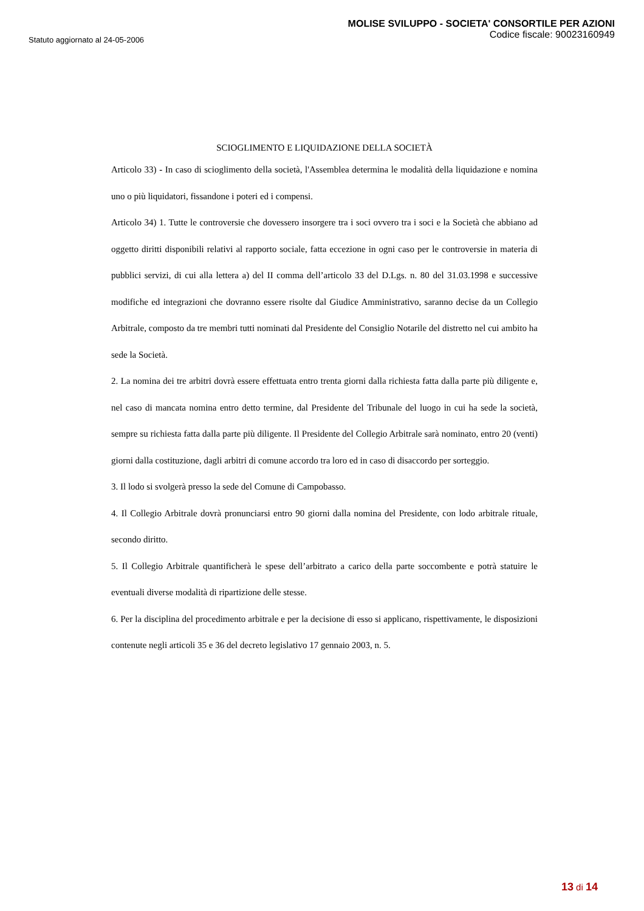Statuto aggiornato al 24-05-2006
MOLISE SVILUPPO - SOCIETA' CONSORTILE PER AZIONI
Codice fiscale: 90023160949
SCIOGLIMENTO E LIQUIDAZIONE DELLA SOCIETÀ
Articolo 33) - In caso di scioglimento della società, l'Assemblea determina le modalità della liquidazione e nomina uno o più liquidatori, fissandone i poteri ed i compensi.
Articolo 34) 1. Tutte le controversie che dovessero insorgere tra i soci ovvero tra i soci e la Società che abbiano ad oggetto diritti disponibili relativi al rapporto sociale, fatta eccezione in ogni caso per le controversie in materia di pubblici servizi, di cui alla lettera a) del II comma dell’articolo 33 del D.Lgs. n. 80 del 31.03.1998 e successive modifiche ed integrazioni che dovranno essere risolte dal Giudice Amministrativo, saranno decise da un Collegio Arbitrale, composto da tre membri tutti nominati dal Presidente del Consiglio Notarile del distretto nel cui ambito ha sede la Società.
2. La nomina dei tre arbitri dovrà essere effettuata entro trenta giorni dalla richiesta fatta dalla parte più diligente e, nel caso di mancata nomina entro detto termine, dal Presidente del Tribunale del luogo in cui ha sede la società, sempre su richiesta fatta dalla parte più diligente. Il Presidente del Collegio Arbitrale sarà nominato, entro 20 (venti) giorni dalla costituzione, dagli arbitri di comune accordo tra loro ed in caso di disaccordo per sorteggio.
3. Il lodo si svolgerà presso la sede del Comune di Campobasso.
4. Il Collegio Arbitrale dovrà pronunciarsi entro 90 giorni dalla nomina del Presidente, con lodo arbitrale rituale, secondo diritto.
5. Il Collegio Arbitrale quantificherà le spese dell’arbitrato a carico della parte soccombente e potrà statuire le eventuali diverse modalità di ripartizione delle stesse.
6. Per la disciplina del procedimento arbitrale e per la decisione di esso si applicano, rispettivamente, le disposizioni contenute negli articoli 35 e 36 del decreto legislativo 17 gennaio 2003, n. 5.
13 di 14